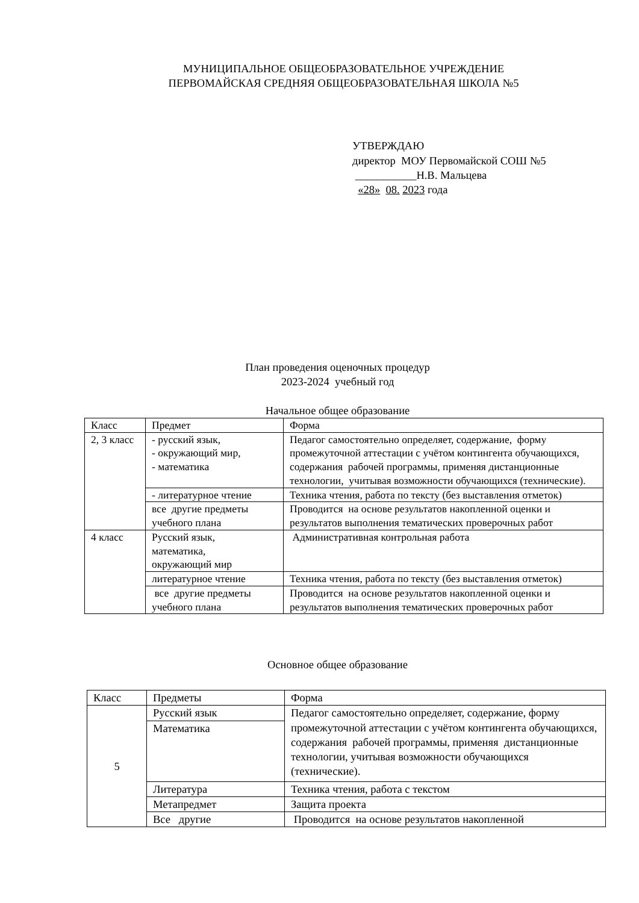МУНИЦИПАЛЬНОЕ ОБЩЕОБРАЗОВАТЕЛЬНОЕ УЧРЕЖДЕНИЕ
ПЕРВОМАЙСКАЯ СРЕДНЯЯ ОБЩЕОБРАЗОВАТЕЛЬНАЯ ШКОЛА №5
УТВЕРЖДАЮ
директор МОУ Первомайской СОШ №5
___________Н.В. Мальцева
«28» 08. 2023 года
План проведения оценочных процедур
2023-2024 учебный год
Начальное общее образование
| Класс | Предмет | Форма |
| --- | --- | --- |
| 2, 3 класс | - русский язык, - окружающий мир, - математика | Педагог самостоятельно определяет, содержание, форму промежуточной аттестации с учётом контингента обучающихся, содержания рабочей программы, применяя дистанционные технологии, учитывая возможности обучающихся (технические). |
| | - литературное чтение | Техника чтения, работа по тексту (без выставления отметок) |
| | все другие предметы учебного плана | Проводится на основе результатов накопленной оценки и результатов выполнения тематических проверочных работ |
| 4 класс | Русский язык, математика, окружающий мир | Административная контрольная работа |
| | литературное чтение | Техника чтения, работа по тексту (без выставления отметок) |
| | все другие предметы учебного плана | Проводится на основе результатов накопленной оценки и результатов выполнения тематических проверочных работ |
Основное общее образование
| Класс | Предметы | Форма |
| --- | --- | --- |
| 5 | Русский язык | Педагог самостоятельно определяет, содержание, форму промежуточной аттестации с учётом контингента обучающихся, содержания рабочей программы, применяя дистанционные технологии, учитывая возможности обучающихся (технические). |
| | Математика | |
| | Литература | Техника чтения, работа с текстом |
| | Метапредмет | Защита проекта |
| | Все другие | Проводится на основе результатов накопленной |